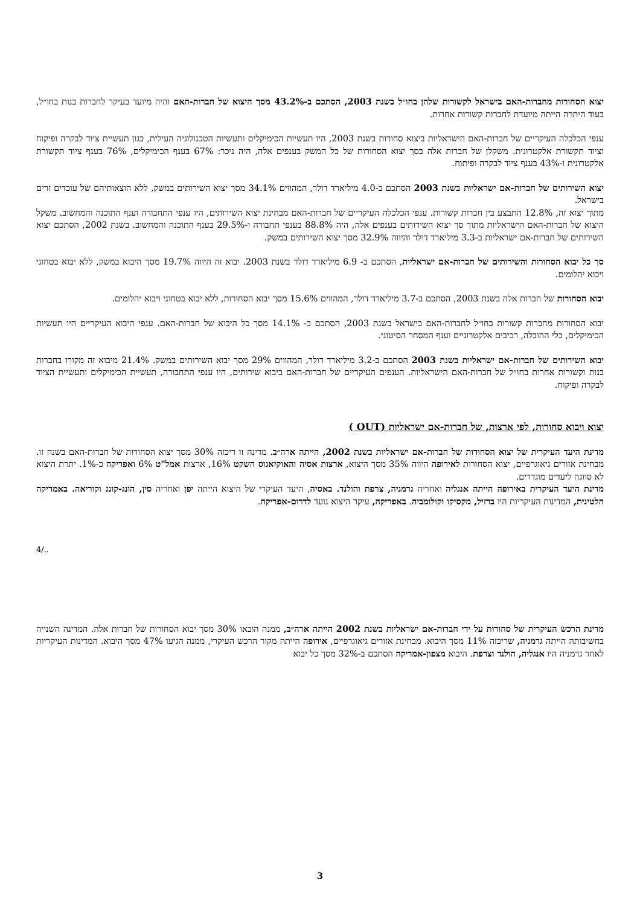יצוא הסחורות מחברות-האם בישראל לקשורות שלהן בחו״ל בשנת 2003, הסתכם ב-43.2% מסך היצוא של חברות-האם והיה מיועד בעיקר לחברות בנות בחו״ל, בעוד היתרה הייתה מיועדת לחברות קשורות אחרות.
ענפי הכלכלה העיקריים של חברות-האם הישראליות ביצוא סחורות בשנת 2003, היו תעשיות הכימיקלים ותעשיות הטכנולוגיה העילית, כגון תעשיית ציוד לבקרה ופיקוח וציוד תקשורת אלקטרונית. משקלן של חברות אלה בסך יצוא הסחורות של כל המשק בענפים אלה, היה ניכר: 67% בענף הכימיקלים, 76% בענף ציוד תקשורת אלקטרונית ו-43% בענף ציוד לבקרה ופיתוח.
יצוא השירותים של חברות-אם ישראליות בשנת 2003 הסתכם ב-4.0 מיליארד דולר, המהווים 34.1% מסך יצוא השירותים במשק, ללא הוצאותיהם של עובדים זרים בישראל.
מתוך יצוא זה, 12.8% התבצע בין חברות קשורות. ענפי הכלכלה העיקריים של חברות-האם מבחינת יצוא השירותים, היו ענפי התחבורה וענף התוכנה והמחשוב. משקל היצוא של חברות-האם הישראליות מתוך סך יצוא השירותים בענפים אלה, היה 88.8% בענפי תחבורה ו-29.5% בענף התוכנה והמחשוב. בשנת 2002, הסתכם יצוא השירותים של חברות-אם ישראליות ב-3.3 מיליארד דולר והיווה 32.9% מסך יצוא השירותים במשק.
סך כל יבוא הסחורות והשירותים של חברות-אם ישראליות, הסתכם ב- 6.9 מיליארד דולר בשנת 2003. יבוא זה היווה 19.7% מסך היבוא במשק, ללא יבוא בטחוני ויבוא יהלומים.
יבוא הסחורות של חברות אלה בשנת 2003, הסתכם ב-3.7 מיליארד דולר, המהווים 15.6% מסך יבוא הסחורות, ללא יבוא בטחוני ויבוא יהלומים.
יבוא הסחורות מחברות קשורות בחו״ל לחברות-האם בישראל בשנת 2003, הסתכם ב- 14.1% מסך כל היבוא של חברות-האם. ענפי היבוא העיקריים היו תעשיות הכימיקלים, כלי ההובלה, רכיבים אלקטרוניים וענף המסחר הסיטוני.
יבוא השירותים של חברות-אם ישראליות בשנת 2003 הסתכם ב-3.2 מיליארד דולר, המהווים 29% מסך יבוא השירותים במשק. 21.4% מיבוא זה מקורו בחברות בנות וקשורות אחרות בחו״ל של חברות-האם הישראליות. הענפים העיקריים של חברות-האם ביבוא שירותים, היו ענפי התחבורה, תעשיית הכימיקלים ותעשיית הציוד לבקרה ופיקוח.
יצוא ויבוא סחורות, לפי ארצות, של חברות-אם ישראליות (OUT )
מדינת היעד העיקרית של יצוא הסחורות של חברות-אם ישראליות בשנת 2002, הייתה ארה״ב. מדינה זו ריכזה 30% מסך יצוא הסחורות של חברות-האם בשנה זו. מבחינת אזורים גיאוגרפיים, יצוא הסחורות לאירופה היווה 35% מסך היצוא, ארצות אסיה והאוקיאנוס השקט 16%, ארצות אמל"ט 6% ואפריקה כ-1%. יתרת היצוא לא סווגה ליעדים מוגדרים.
מדינת היעד העיקרית באירופה הייתה אנגליה ואחריה גרמניה, צרפת והולנד. באסיה, היעד העיקרי של היצוא הייתה יפן ואחריה סין, הונג-קונג וקוריאה. באמריקה הלטינית, המדינות העיקריות היו ברזיל, מקסיקו וקולומביה. באפריקה, עיקר היצוא נועד לדרום-אפריקה.
4/..
מדינת הרכש העיקרית של סחורות על ידי חברות-אם ישראליות בשנת 2002 הייתה ארה״ב, ממנה הובאו 30% מסך יבוא הסחורות של חברות אלה. המדינה השנייה בחשיבותה הייתה גרמניה, שריכזה 11% מסך היבוא. מבחינת אזורים גיאוגרפיים, אירופה הייתה מקור הרכש העיקרי, ממנה הגיעו 47% מסך היבוא. המדינות העיקריות לאחר גרמניה היו אנגליה, הולנד וצרפת. היבוא מצפון-אמריקה הסתכם ב-32% מסך כל יבוא
3